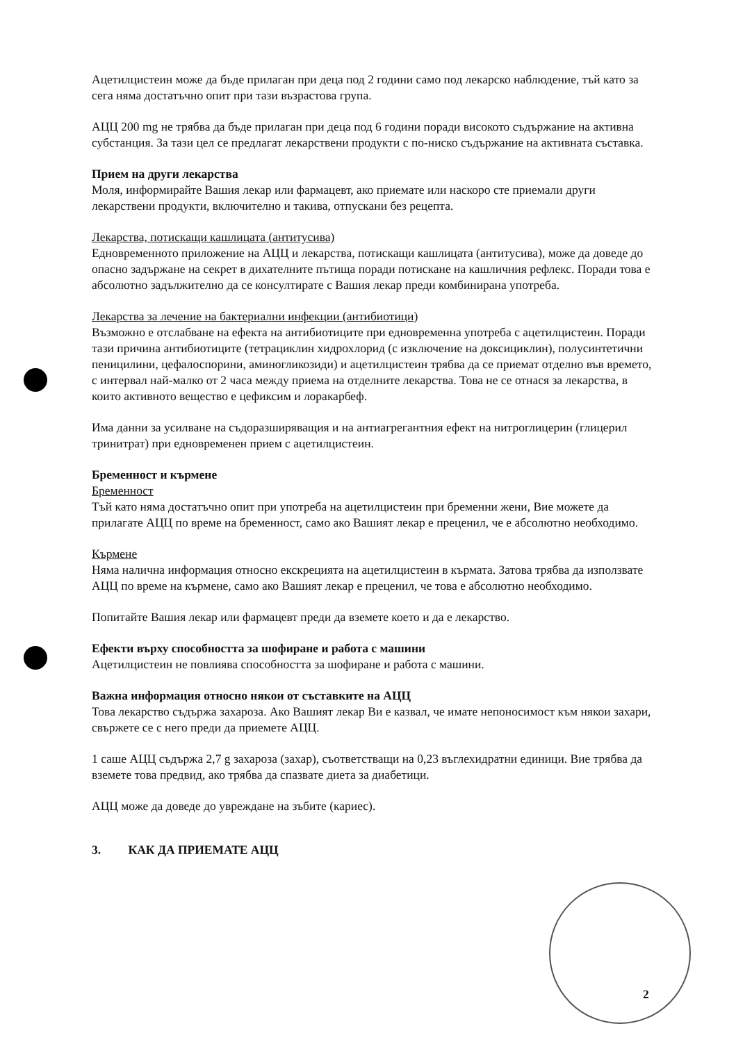Ацетилцистеин може да бъде прилаган при деца под 2 години само под лекарско наблюдение, тъй като за сега няма достатъчно опит при тази възрастова група.
АЦЦ 200 mg не трябва да бъде прилаган при деца под 6 години поради високото съдържание на активна субстанция. За тази цел се предлагат лекарствени продукти с по-ниско съдържание на активната съставка.
Прием на други лекарства
Моля, информирайте Вашия лекар или фармацевт, ако приемате или наскоро сте приемали други лекарствени продукти, включително и такива, отпускани без рецепта.
Лекарства, потискащи кашлицата (антитусива)
Едновременното приложение на АЦЦ и лекарства, потискащи кашлицата (антитусива), може да доведе до опасно задържане на секрет в дихателните пътища поради потискане на кашличния рефлекс. Поради това е абсолютно задължително да се консултирате с Вашия лекар преди комбинирана употреба.
Лекарства за лечение на бактериални инфекции (антибиотици)
Възможно е отслабване на ефекта на антибиотиците при едновременна употреба с ацетилцистеин. Поради тази причина антибиотиците (тетрациклин хидрохлорид (с изключение на доксициклин), полусинтетични пеницилини, цефалоспорини, аминогликозиди) и ацетилцистеин трябва да се приемат отделно във времето, с интервал най-малко от 2 часа между приема на отделните лекарства. Това не се отнася за лекарства, в които активното вещество е цефиксим и лоракарбеф.
Има данни за усилване на съдоразширяващия и на антиагрегантния ефект на нитроглицерин (глицерил тринитрат) при едновременен прием с ацетилцистеин.
Бременност и кърмене
Бременност
Тъй като няма достатъчно опит при употреба на ацетилцистеин при бременни жени, Вие можете да прилагате АЦЦ по време на бременност, само ако Вашият лекар е преценил, че е абсолютно необходимо.
Кърмене
Няма налична информация относно екскрецията на ацетилцистеин в кърмата. Затова трябва да използвате АЦЦ по време на кърмене, само ако Вашият лекар е преценил, че това е абсолютно необходимо.
Попитайте Вашия лекар или фармацевт преди да вземете което и да е лекарство.
Ефекти върху способността за шофиране и работа с машини
Ацетилцистеин не повлиява способността за шофиране и работа с машини.
Важна информация относно някои от съставките на АЦЦ
Това лекарство съдържа захароза. Ако Вашият лекар Ви е казвал, че имате непоносимост към някои захари, свържете се с него преди да приемете АЦЦ.
1 саше АЦЦ съдържа 2,7 g захароза (захар), съответстващи на 0,23 въглехидратни единици. Вие трябва да вземете това предвид, ако трябва да спазвате диета за диабетици.
АЦЦ може да доведе до увреждане на зъбите (кариес).
3. КАК ДА ПРИЕМАТЕ АЦЦ
2